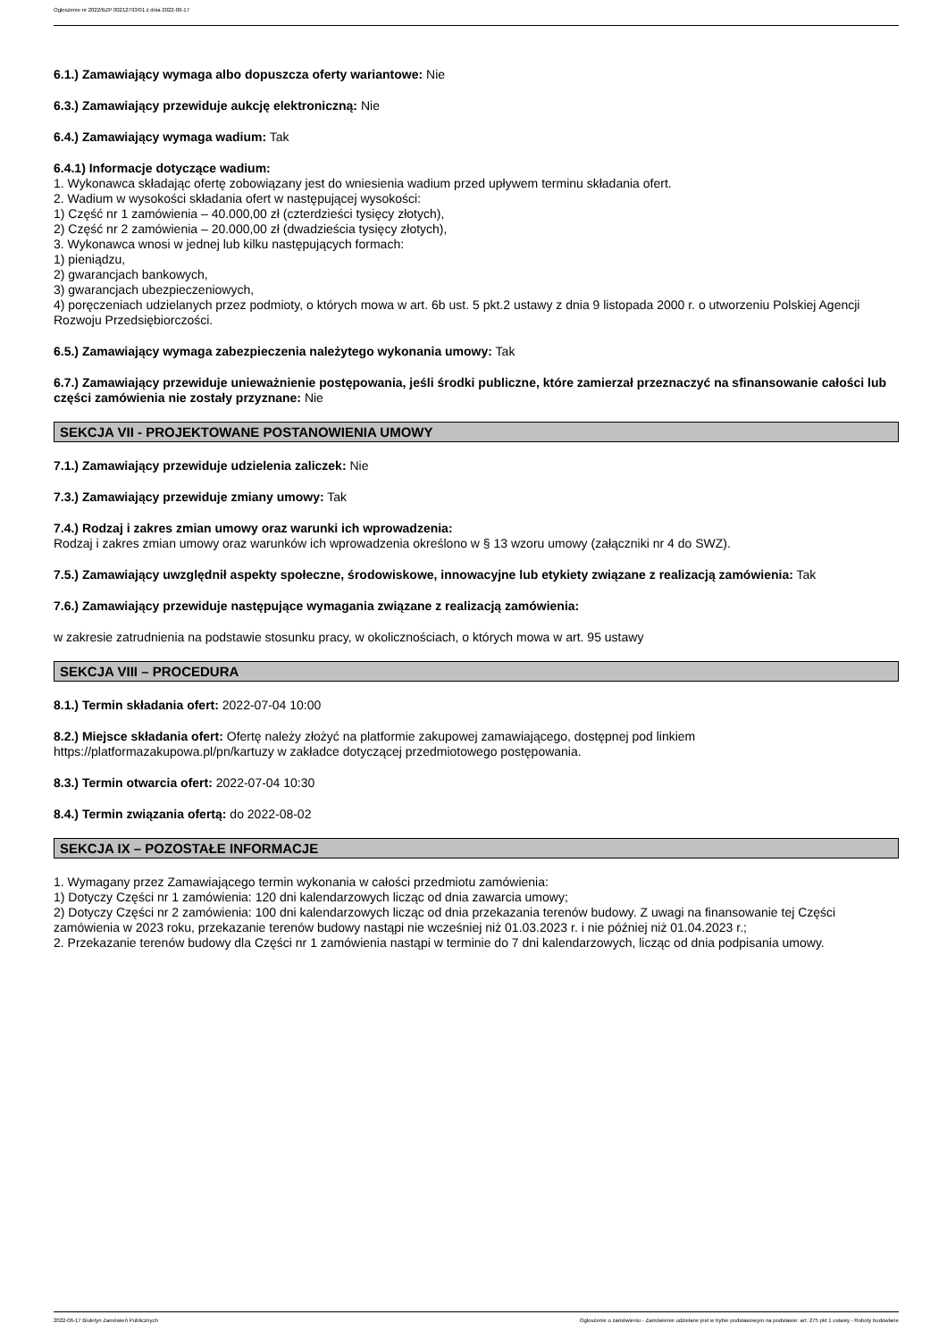Ogłoszenie nr 2022/BZP 00212793/01 z dnia 2022-06-17
6.1.) Zamawiający wymaga albo dopuszcza oferty wariantowe: Nie
6.3.) Zamawiający przewiduje aukcję elektroniczną: Nie
6.4.) Zamawiający wymaga wadium: Tak
6.4.1) Informacje dotyczące wadium:
1. Wykonawca składając ofertę zobowiązany jest do wniesienia wadium przed upływem terminu składania ofert.
2. Wadium w wysokości składania ofert w następującej wysokości:
1) Część nr 1 zamówienia – 40.000,00 zł (czterdzieści tysięcy złotych),
2) Część nr 2 zamówienia – 20.000,00 zł (dwadzieścia tysięcy złotych),
3. Wykonawca wnosi w jednej lub kilku następujących formach:
1) pieniądzu,
2) gwarancjach bankowych,
3) gwarancjach ubezpieczeniowych,
4) poręczeniach udzielanych przez podmioty, o których mowa w art. 6b ust. 5 pkt.2 ustawy z dnia 9 listopada 2000 r. o utworzeniu Polskiej Agencji Rozwoju Przedsiębiorczości.
6.5.) Zamawiający wymaga zabezpieczenia należytego wykonania umowy: Tak
6.7.) Zamawiający przewiduje unieważnienie postępowania, jeśli środki publiczne, które zamierzał przeznaczyć na sfinansowanie całości lub części zamówienia nie zostały przyznane: Nie
SEKCJA VII - PROJEKTOWANE POSTANOWIENIA UMOWY
7.1.) Zamawiający przewiduje udzielenia zaliczek: Nie
7.3.) Zamawiający przewiduje zmiany umowy: Tak
7.4.) Rodzaj i zakres zmian umowy oraz warunki ich wprowadzenia:
Rodzaj i zakres zmian umowy oraz warunków ich wprowadzenia określono w § 13 wzoru umowy (załączniki nr 4 do SWZ).
7.5.) Zamawiający uwzględnił aspekty społeczne, środowiskowe, innowacyjne lub etykiety związane z realizacją zamówienia: Tak
7.6.) Zamawiający przewiduje następujące wymagania związane z realizacją zamówienia:
w zakresie zatrudnienia na podstawie stosunku pracy, w okolicznościach, o których mowa w art. 95 ustawy
SEKCJA VIII – PROCEDURA
8.1.) Termin składania ofert: 2022-07-04 10:00
8.2.) Miejsce składania ofert: Ofertę należy złożyć na platformie zakupowej zamawiającego, dostępnej pod linkiem https://platformazakupowa.pl/pn/kartuzy w zakładce dotyczącej przedmiotowego postępowania.
8.3.) Termin otwarcia ofert: 2022-07-04 10:30
8.4.) Termin związania ofertą: do 2022-08-02
SEKCJA IX – POZOSTAŁE INFORMACJE
1. Wymagany przez Zamawiającego termin wykonania w całości przedmiotu zamówienia:
1) Dotyczy Części nr 1 zamówienia: 120 dni kalendarzowych licząc od dnia zawarcia umowy;
2) Dotyczy Części nr 2 zamówienia: 100 dni kalendarzowych licząc od dnia przekazania terenów budowy. Z uwagi na finansowanie tej Części zamówienia w 2023 roku, przekazanie terenów budowy nastąpi nie wcześniej niż 01.03.2023 r. i nie później niż 01.04.2023 r.;
2. Przekazanie terenów budowy dla Części nr 1 zamówienia nastąpi w terminie do 7 dni kalendarzowych, licząc od dnia podpisania umowy.
2022-06-17 Biuletyn Zamówień Publicznych Ogłoszenie o zamówieniu - Zamówienie udzielane jest w trybie podstawowym na podstawie: art. 275 pkt 1 ustawy - Roboty budowlane